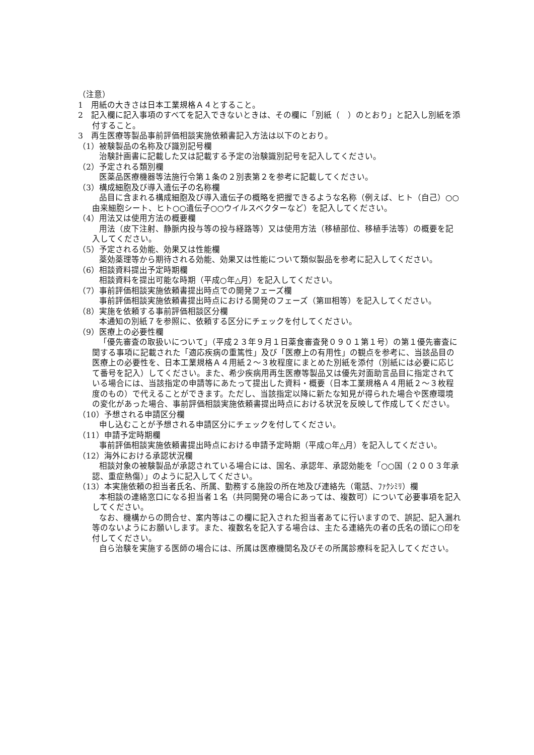（注意）
1　用紙の大きさは日本工業規格Ａ４とすること。
2　記入欄に記入事項のすべてを記入できないときは、その欄に「別紙（　）のとおり」と記入し別紙を添付すること。
3　再生医療等製品事前評価相談実施依頼書記入方法は以下のとおり。
（1）被験製品の名称及び識別記号欄
治験計画書に記載した又は記載する予定の治験識別記号を記入してください。
（2）予定される類別欄
医薬品医療機器等法施行令第１条の２別表第２を参考に記載してください。
（3）構成細胞及び導入遺伝子の名称欄
品目に含まれる構成細胞及び導入遺伝子の概略を把握できるような名称（例えば、ヒト（自己）○○由来細胞シート、ヒト○○遺伝子○○ウイルスベクターなど）を記入してください。
（4）用法又は使用方法の概要欄
用法（皮下注射、静脈内投与等の投与経路等）又は使用方法（移植部位、移植手法等）の概要を記入してください。
（5）予定される効能、効果又は性能欄
薬効薬理等から期待される効能、効果又は性能について類似製品を参考に記入してください。
（6）相談資料提出予定時期欄
相談資料を提出可能な時期（平成○年△月）を記入してください。
（7）事前評価相談実施依頼書提出時点での開発フェーズ欄
事前評価相談実施依頼書提出時点における開発のフェーズ（第Ⅲ相等）を記入してください。
（8）実施を依頼する事前評価相談区分欄
本通知の別紙７を参照に、依頼する区分にチェックを付してください。
（9）医療上の必要性欄
「優先審査の取扱いについて」（平成２３年９月１日薬食審査発０９０１第１号）の第１優先審査に関する事項に記載された「適応疾病の重篤性」及び「医療上の有用性」の観点を参考に、当該品目の医療上の必要性を、日本工業規格Ａ４用紙２～３枚程度にまとめた別紙を添付（別紙には必要に応じて番号を記入）してください。また、希少疾病用再生医療等製品又は優先対面助言品目に指定されている場合には、当該指定の申請等にあたって提出した資料・概要（日本工業規格Ａ４用紙２～３枚程度のもの）で代えることができます。ただし、当該指定以降に新たな知見が得られた場合や医療環境の変化があった場合、事前評価相談実施依頼書提出時点における状況を反映して作成してください。
（10）予想される申請区分欄
申し込むことが予想される申請区分にチェックを付してください。
（11）申請予定時期欄
事前評価相談実施依頼書提出時点における申請予定時期（平成○年△月）を記入してください。
（12）海外における承認状況欄
相談対象の被験製品が承認されている場合には、国名、承認年、承認効能を「○○国（２００３年承認、重症熱傷）」のように記入してください。
（13）本実施依頼の担当者氏名、所属、勤務する施設の所在地及び連絡先（電話、ﾌｧｸｼﾐﾘ）欄
本相談の連絡窓口になる担当者１名（共同開発の場合にあっては、複数可）について必要事項を記入してください。
なお、機構からの問合せ、案内等はこの欄に記入された担当者あてに行いますので、誤記、記入漏れ等のないようにお願いします。また、複数名を記入する場合は、主たる連絡先の者の氏名の頭に○印を付してください。
自ら治験を実施する医師の場合には、所属は医療機関名及びその所属診療科を記入してください。